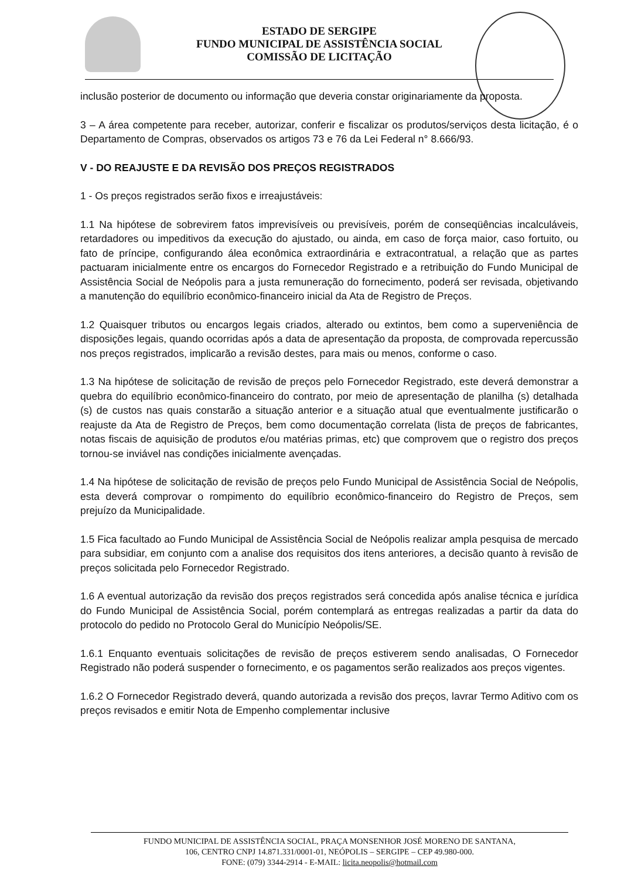ESTADO DE SERGIPE
FUNDO MUNICIPAL DE ASSISTÊNCIA SOCIAL
COMISSÃO DE LICITAÇÃO
inclusão posterior de documento ou informação que deveria constar originariamente da proposta.
3 – A área competente para receber, autorizar, conferir e fiscalizar os produtos/serviços desta licitação, é o Departamento de Compras, observados os artigos 73 e 76 da Lei Federal n° 8.666/93.
V - DO REAJUSTE E DA REVISÃO DOS PREÇOS REGISTRADOS
1 - Os preços registrados serão fixos e irreajustáveis:
1.1 Na hipótese de sobrevirem fatos imprevisíveis ou previsíveis, porém de conseqüências incalculáveis, retardadores ou impeditivos da execução do ajustado, ou ainda, em caso de força maior, caso fortuito, ou fato de príncipe, configurando álea econômica extraordinária e extracontratual, a relação que as partes pactuaram inicialmente entre os encargos do Fornecedor Registrado e a retribuição do Fundo Municipal de Assistência Social de Neópolis para a justa remuneração do fornecimento, poderá ser revisada, objetivando a manutenção do equilíbrio econômico-financeiro inicial da Ata de Registro de Preços.
1.2 Quaisquer tributos ou encargos legais criados, alterado ou extintos, bem como a superveniência de disposições legais, quando ocorridas após a data de apresentação da proposta, de comprovada repercussão nos preços registrados, implicarão a revisão destes, para mais ou menos, conforme o caso.
1.3 Na hipótese de solicitação de revisão de preços pelo Fornecedor Registrado, este deverá demonstrar a quebra do equilíbrio econômico-financeiro do contrato, por meio de apresentação de planilha (s) detalhada (s) de custos nas quais constarão a situação anterior e a situação atual que eventualmente justificarão o reajuste da Ata de Registro de Preços, bem como documentação correlata (lista de preços de fabricantes, notas fiscais de aquisição de produtos e/ou matérias primas, etc) que comprovem que o registro dos preços tornou-se inviável nas condições inicialmente avençadas.
1.4 Na hipótese de solicitação de revisão de preços pelo Fundo Municipal de Assistência Social de Neópolis, esta deverá comprovar o rompimento do equilíbrio econômico-financeiro do Registro de Preços, sem prejuízo da Municipalidade.
1.5 Fica facultado ao Fundo Municipal de Assistência Social de Neópolis realizar ampla pesquisa de mercado para subsidiar, em conjunto com a analise dos requisitos dos itens anteriores, a decisão quanto à revisão de preços solicitada pelo Fornecedor Registrado.
1.6 A eventual autorização da revisão dos preços registrados será concedida após analise técnica e jurídica do Fundo Municipal de Assistência Social, porém contemplará as entregas realizadas a partir da data do protocolo do pedido no Protocolo Geral do Município Neópolis/SE.
1.6.1 Enquanto eventuais solicitações de revisão de preços estiverem sendo analisadas, O Fornecedor Registrado não poderá suspender o fornecimento, e os pagamentos serão realizados aos preços vigentes.
1.6.2 O Fornecedor Registrado deverá, quando autorizada a revisão dos preços, lavrar Termo Aditivo com os preços revisados e emitir Nota de Empenho complementar inclusive
FUNDO MUNICIPAL DE ASSISTÊNCIA SOCIAL, PRAÇA MONSENHOR JOSÉ MORENO DE SANTANA,
106, CENTRO CNPJ 14.871.331/0001-01, NEÓPOLIS – SERGIPE – CEP 49.980-000.
FONE: (079) 3344-2914 - E-MAIL: licita.neopolis@hotmail.com